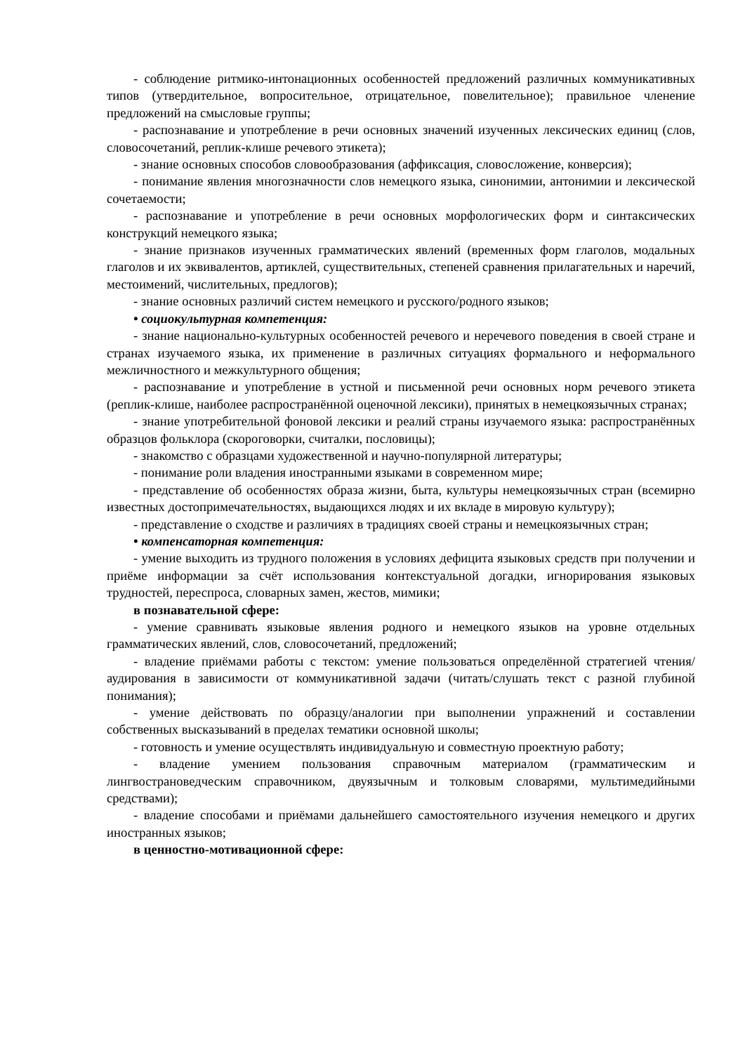- соблюдение ритмико-интонационных особенностей предложений различных коммуникативных типов (утвердительное, вопросительное, отрицательное, повелительное); правильное членение предложений на смысловые группы;
- распознавание и употребление в речи основных значений изученных лексических единиц (слов, словосочетаний, реплик-клише речевого этикета);
- знание основных способов словообразования (аффиксация, словосложение, конверсия);
- понимание явления многозначности слов немецкого языка, синонимии, антонимии и лексической сочетаемости;
- распознавание и употребление в речи основных морфологических форм и синтаксических конструкций немецкого языка;
- знание признаков изученных грамматических явлений (временных форм глаголов, модальных глаголов и их эквивалентов, артиклей, существительных, степеней сравнения прилагательных и наречий, местоимений, числительных, предлогов);
- знание основных различий систем немецкого и русского/родного языков;
• социокультурная компетенция:
- знание национально-культурных особенностей речевого и неречевого поведения в своей стране и странах изучаемого языка, их применение в различных ситуациях формального и неформального межличностного и межкультурного общения;
- распознавание и употребление в устной и письменной речи основных норм речевого этикета (реплик-клише, наиболее распространённой оценочной лексики), принятых в немецкоязычных странах;
- знание употребительной фоновой лексики и реалий страны изучаемого языка: распространённых образцов фольклора (скороговорки, считалки, пословицы);
- знакомство с образцами художественной и научно-популярной литературы;
- понимание роли владения иностранными языками в современном мире;
- представление об особенностях образа жизни, быта, культуры немецкоязычных стран (всемирно известных достопримечательностях, выдающихся людях и их вкладе в мировую культуру);
- представление о сходстве и различиях в традициях своей страны и немецкоязычных стран;
• компенсаторная компетенция:
- умение выходить из трудного положения в условиях дефицита языковых средств при получении и приёме информации за счёт использования контекстуальной догадки, игнорирования языковых трудностей, переспроса, словарных замен, жестов, мимики;
в познавательной сфере:
- умение сравнивать языковые явления родного и немецкого языков на уровне отдельных грамматических явлений, слов, словосочетаний, предложений;
- владение приёмами работы с текстом: умение пользоваться определённой стратегией чтения/аудирования в зависимости от коммуникативной задачи (читать/слушать текст с разной глубиной понимания);
- умение действовать по образцу/аналогии при выполнении упражнений и составлении собственных высказываний в пределах тематики основной школы;
- готовность и умение осуществлять индивидуальную и совместную проектную работу;
- владение умением пользования справочным материалом (грамматическим и лингвострановедческим справочником, двуязычным и толковым словарями, мультимедийными средствами);
- владение способами и приёмами дальнейшего самостоятельного изучения немецкого и других иностранных языков;
в ценностно-мотивационной сфере: